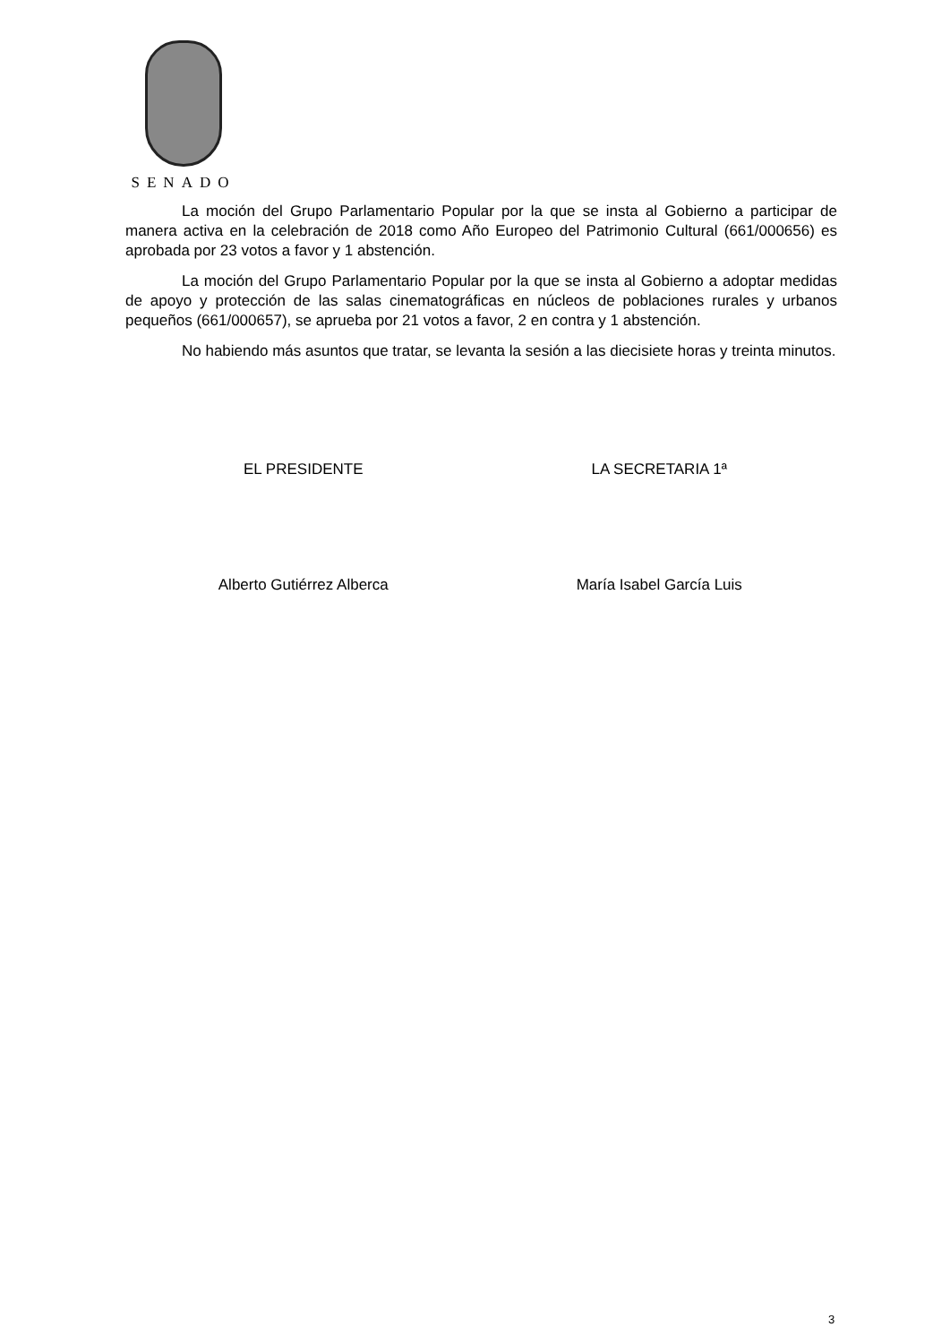SENADO
La moción del Grupo Parlamentario Popular por la que se insta al Gobierno a participar de manera activa en la celebración de 2018 como Año Europeo del Patrimonio Cultural (661/000656) es aprobada por 23 votos a favor y 1 abstención.
La moción del Grupo Parlamentario Popular por la que se insta al Gobierno a adoptar medidas de apoyo y protección de las salas cinematográficas en núcleos de poblaciones rurales y urbanos pequeños (661/000657), se aprueba por 21 votos a favor, 2 en contra y 1 abstención.
No habiendo más asuntos que tratar, se levanta la sesión a las diecisiete horas y treinta minutos.
EL PRESIDENTE LA SECRETARIA 1ª
Alberto Gutiérrez Alberca María Isabel García Luis
3